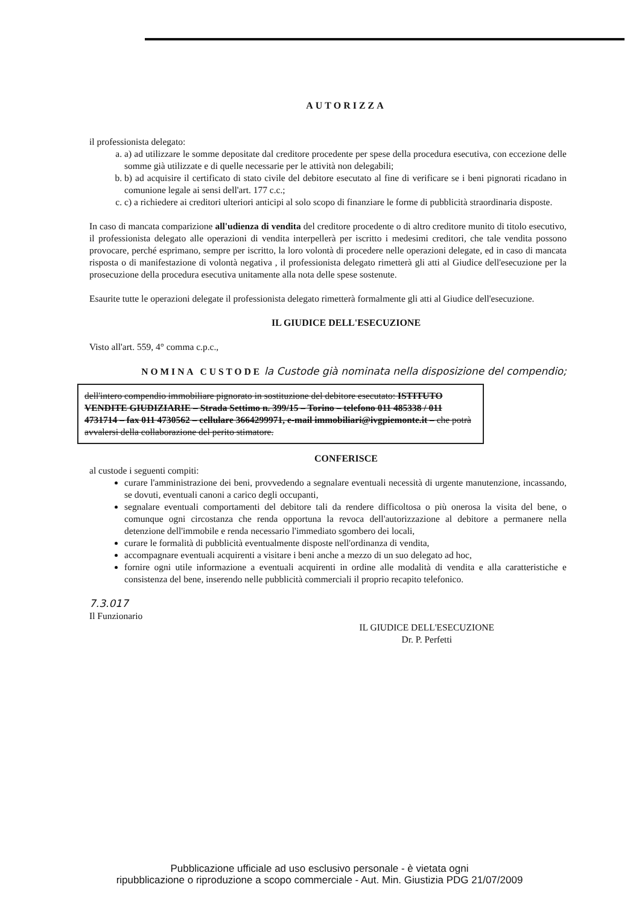AUTORIZZA
il professionista delegato:
a. a) ad utilizzare le somme depositate dal creditore procedente per spese della procedura esecutiva, con eccezione delle somme già utilizzate e di quelle necessarie per le attività non delegabili;
b. b) ad acquisire il certificato di stato civile del debitore esecutato al fine di verificare se i beni pignorati ricadano in comunione legale ai sensi dell'art. 177 c.c.;
c. c) a richiedere ai creditori ulteriori anticipi al solo scopo di finanziare le forme di pubblicità straordinaria disposte.
In caso di mancata comparizione all'udienza di vendita del creditore procedente o di altro creditore munito di titolo esecutivo, il professionista delegato alle operazioni di vendita interpellerà per iscritto i medesimi creditori, che tale vendita possono provocare, perché esprimano, sempre per iscritto, la loro volontà di procedere nelle operazioni delegate, ed in caso di mancata risposta o di manifestazione di volontà negativa , il professionista delegato rimetterà gli atti al Giudice dell'esecuzione per la prosecuzione della procedura esecutiva unitamente alla nota delle spese sostenute.
Esaurite tutte le operazioni delegate il professionista delegato rimetterà formalmente gli atti al Giudice dell'esecuzione.
IL GIUDICE DELL'ESECUZIONE
Visto all'art. 559, 4° comma c.p.c.,
NOMINA CUSTODE la Custode già nominata nella disposizione del compendio;
dell'intero compendio immobiliare pignorato in sostituzione del debitore esecutato: ISTITUTO VENDITE GIUDIZIARIE – Strada Settimo n. 399/15 – Torino – telefono 011 485338 / 011 4731714 – fax 011 4730562 – cellulare 3664299971, e-mail immobiliari@ivgpiemonte.it – che potrà avvalersi della collaborazione del perito stimatore.
CONFERISCE
al custode i seguenti compiti:
curare l'amministrazione dei beni, provvedendo a segnalare eventuali necessità di urgente manutenzione, incassando, se dovuti, eventuali canoni a carico degli occupanti,
segnalare eventuali comportamenti del debitore tali da rendere difficoltosa o più onerosa la visita del bene, o comunque ogni circostanza che renda opportuna la revoca dell'autorizzazione al debitore a permanere nella detenzione dell'immobile e renda necessario l'immediato sgombero dei locali,
curare le formalità di pubblicità eventualmente disposte nell'ordinanza di vendita,
accompagnare eventuali acquirenti a visitare i beni anche a mezzo di un suo delegato ad hoc,
fornire ogni utile informazione a eventuali acquirenti in ordine alle modalità di vendita e alla caratteristiche e consistenza del bene, inserendo nelle pubblicità commerciali il proprio recapito telefonico.
7.3.017
Il Funzionario
IL GIUDICE DELL'ESECUZIONE
Dr. P. Perfetti
Pubblicazione ufficiale ad uso esclusivo personale - è vietata ogni
ripubblicazione o riproduzione a scopo commerciale - Aut. Min. Giustizia PDG 21/07/2009